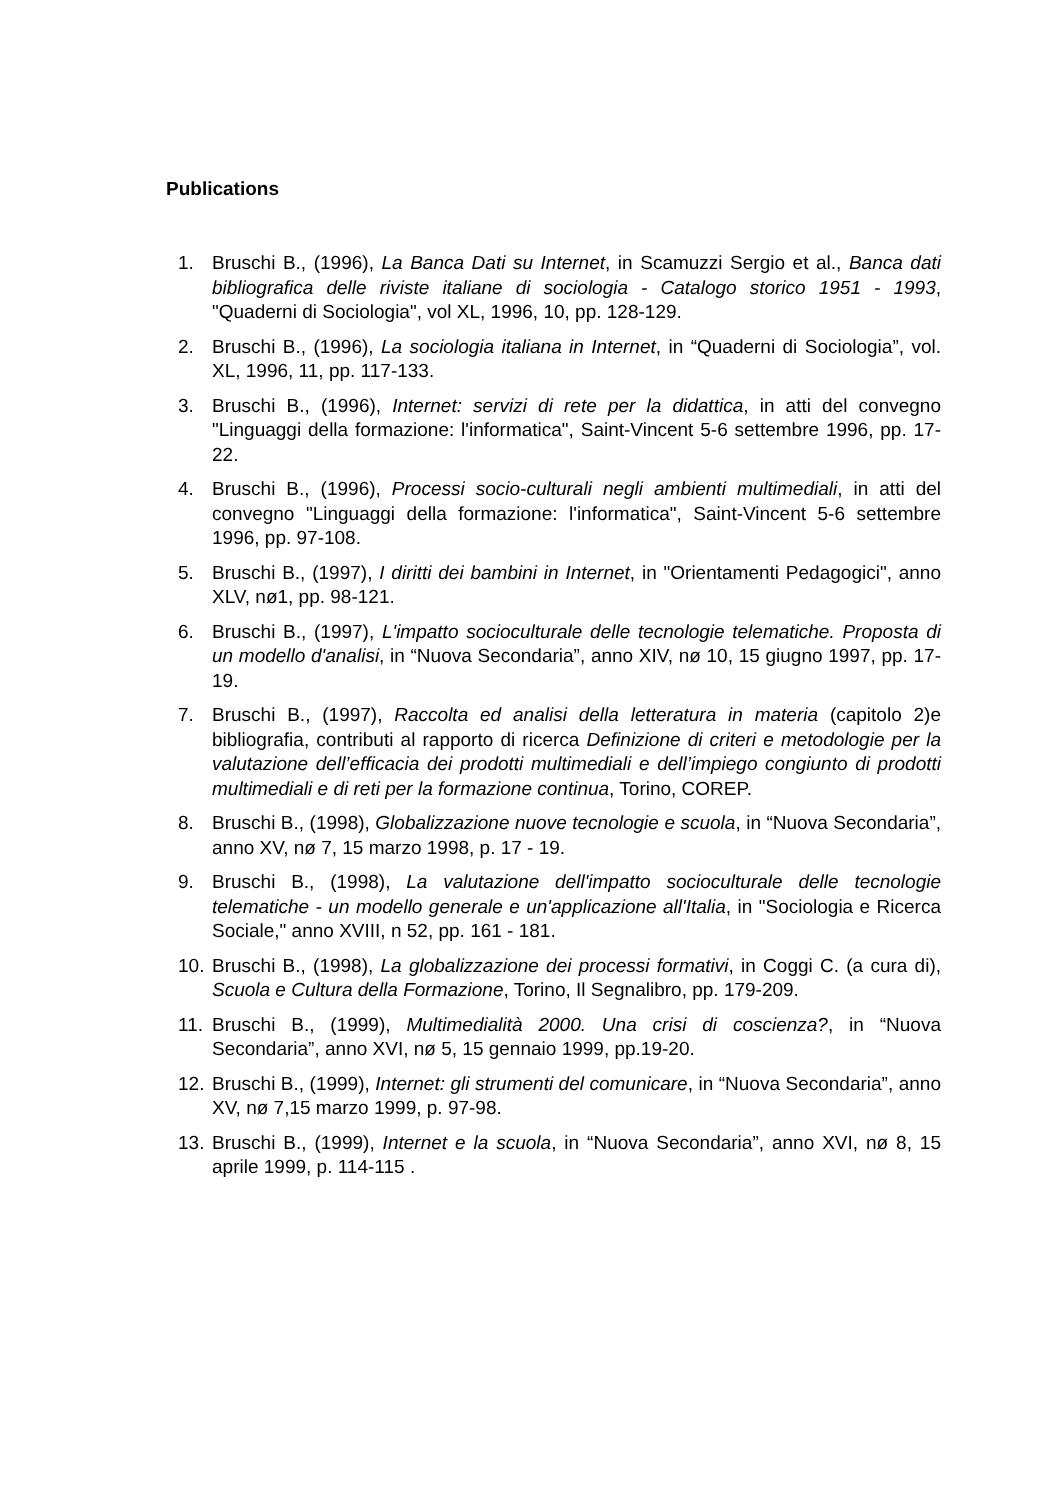Publications
1. Bruschi B., (1996), La Banca Dati su Internet, in Scamuzzi Sergio et al., Banca dati bibliografica delle riviste italiane di sociologia - Catalogo storico 1951 - 1993, "Quaderni di Sociologia", vol XL, 1996, 10, pp. 128-129.
2. Bruschi B., (1996), La sociologia italiana in Internet, in “Quaderni di Sociologia”, vol. XL, 1996, 11, pp. 117-133.
3. Bruschi B., (1996), Internet: servizi di rete per la didattica, in atti del convegno "Linguaggi della formazione: l'informatica", Saint-Vincent 5-6 settembre 1996, pp. 17-22.
4. Bruschi B., (1996), Processi socio-culturali negli ambienti multimediali, in atti del convegno "Linguaggi della formazione: l'informatica", Saint-Vincent 5-6 settembre 1996, pp. 97-108.
5. Bruschi B., (1997), I diritti dei bambini in Internet, in "Orientamenti Pedagogici", anno XLV, nø1, pp. 98-121.
6. Bruschi B., (1997), L'impatto socioculturale delle tecnologie telematiche. Proposta di un modello d'analisi, in “Nuova Secondaria”, anno XIV, nø 10, 15 giugno 1997, pp. 17-19.
7. Bruschi B., (1997), Raccolta ed analisi della letteratura in materia (capitolo 2)e bibliografia, contributi al rapporto di ricerca Definizione di criteri e metodologie per la valutazione dell’efficacia dei prodotti multimediali e dell’impiego congiunto di prodotti multimediali e di reti per la formazione continua, Torino, COREP.
8. Bruschi B., (1998), Globalizzazione nuove tecnologie e scuola, in “Nuova Secondaria”, anno XV, nø 7, 15 marzo 1998, p. 17 - 19.
9. Bruschi B., (1998), La valutazione dell'impatto socioculturale delle tecnologie telematiche - un modello generale e un'applicazione all'Italia, in "Sociologia e Ricerca Sociale," anno XVIII, n 52, pp. 161 - 181.
10. Bruschi B., (1998), La globalizzazione dei processi formativi, in Coggi C. (a cura di), Scuola e Cultura della Formazione, Torino, Il Segnalibro, pp. 179-209.
11. Bruschi B., (1999), Multimedialità 2000. Una crisi di coscienza?, in “Nuova Secondaria”, anno XVI, nø 5, 15 gennaio 1999, pp.19-20.
12. Bruschi B., (1999), Internet: gli strumenti del comunicare, in “Nuova Secondaria”, anno XV, nø 7,15 marzo 1999, p. 97-98.
13. Bruschi B., (1999), Internet e la scuola, in “Nuova Secondaria”, anno XVI, nø 8, 15 aprile 1999, p. 114-115 .